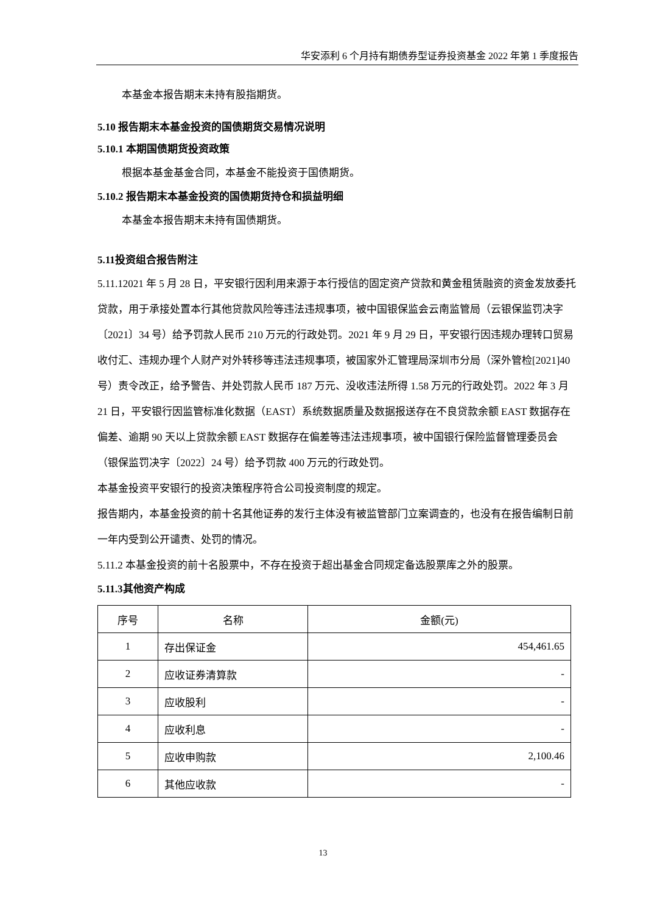华安添利 6 个月持有期债券型证券投资基金 2022 年第 1 季度报告
本基金本报告期末未持有股指期货。
5.10 报告期末本基金投资的国债期货交易情况说明
5.10.1 本期国债期货投资政策
根据本基金基金合同，本基金不能投资于国债期货。
5.10.2 报告期末本基金投资的国债期货持仓和损益明细
本基金本报告期末未持有国债期货。
5.11投资组合报告附注
5.11.12021 年 5 月 28 日，平安银行因利用来源于本行授信的固定资产贷款和黄金租赁融资的资金发放委托贷款，用于承接处置本行其他贷款风险等违法违规事项，被中国银保监会云南监管局（云银保监罚决字〔2021〕34 号）给予罚款人民币 210 万元的行政处罚。2021 年 9 月 29 日，平安银行因违规办理转口贸易收付汇、违规办理个人财产对外转移等违法违规事项，被国家外汇管理局深圳市分局（深外管检[2021]40 号）责令改正，给予警告、并处罚款人民币 187 万元、没收违法所得 1.58 万元的行政处罚。2022 年 3 月 21 日，平安银行因监管标准化数据（EAST）系统数据质量及数据报送存在不良贷款余额 EAST 数据存在偏差、逾期 90 天以上贷款余额 EAST 数据存在偏差等违法违规事项，被中国银行保险监督管理委员会（银保监罚决字〔2022〕24 号）给予罚款 400 万元的行政处罚。
本基金投资平安银行的投资决策程序符合公司投资制度的规定。
报告期内，本基金投资的前十名其他证券的发行主体没有被监管部门立案调查的，也没有在报告编制日前一年内受到公开谴责、处罚的情况。
5.11.2 本基金投资的前十名股票中，不存在投资于超出基金合同规定备选股票库之外的股票。
5.11.3其他资产构成
| 序号 | 名称 | 金额(元) |
| 1 | 存出保证金 | 454,461.65 |
| 2 | 应收证券清算款 | - |
| 3 | 应收股利 | - |
| 4 | 应收利息 | - |
| 5 | 应收申购款 | 2,100.46 |
| 6 | 其他应收款 | - |
13